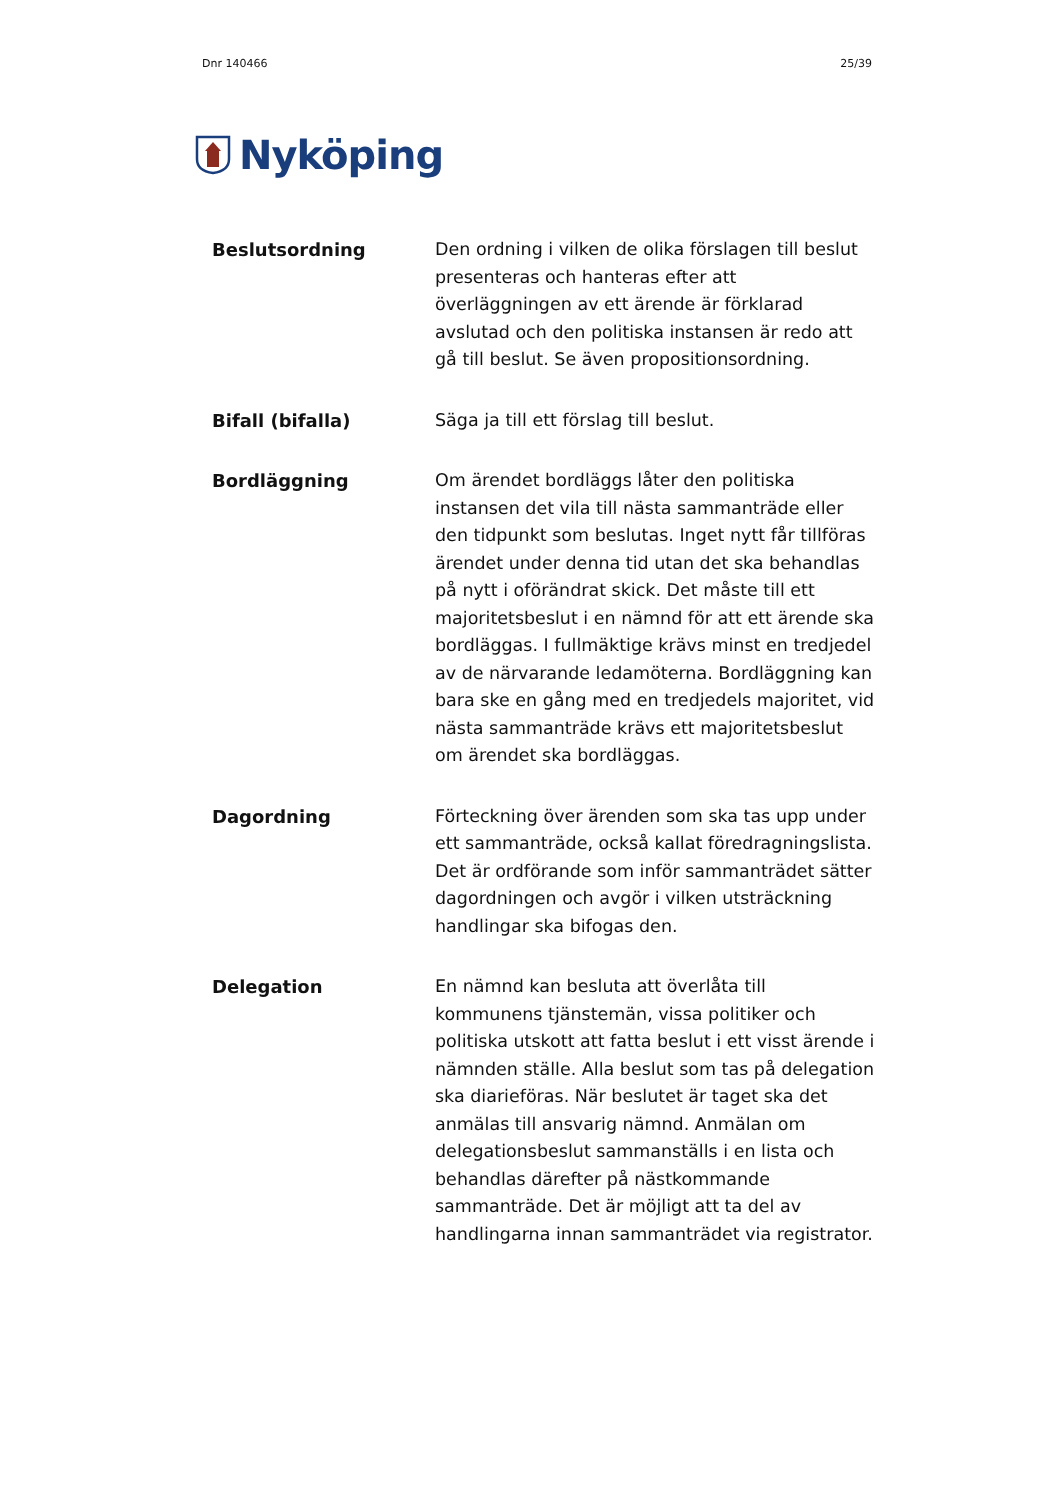Dnr 140466 25/39
Nyköping
Beslutsordning Den ordning i vilken de olika förslagen till beslut presenteras och hanteras efter att överläggningen av ett ärende är förklarad avslutad och den politiska instansen är redo att gå till beslut. Se även propositionsordning.
Bifall (bifalla) Säga ja till ett förslag till beslut.
Bordläggning Om ärendet bordläggs låter den politiska instansen det vila till nästa sammanträde eller den tidpunkt som beslutas. Inget nytt får tillföras ärendet under denna tid utan det ska behandlas på nytt i oförändrat skick. Det måste till ett majoritetsbeslut i en nämnd för att ett ärende ska bordläggas. I fullmäktige krävs minst en tredjedel av de närvarande ledamöterna. Bordläggning kan bara ske en gång med en tredjedels majoritet, vid nästa sammanträde krävs ett majoritetsbeslut om ärendet ska bordläggas.
Dagordning Förteckning över ärenden som ska tas upp under ett sammanträde, också kallat föredragningslista. Det är ordförande som inför sammanträdet sätter dagordningen och avgör i vilken utsträckning handlingar ska bifogas den.
Delegation En nämnd kan besluta att överlåta till kommunens tjänstemän, vissa politiker och politiska utskott att fatta beslut i ett visst ärende i nämnden ställe. Alla beslut som tas på delegation ska diarieföras. När beslutet är taget ska det anmälas till ansvarig nämnd. Anmälan om delegationsbeslut sammanställs i en lista och behandlas därefter på nästkommande sammanträde. Det är möjligt att ta del av handlingarna innan sammanträdet via registrator.